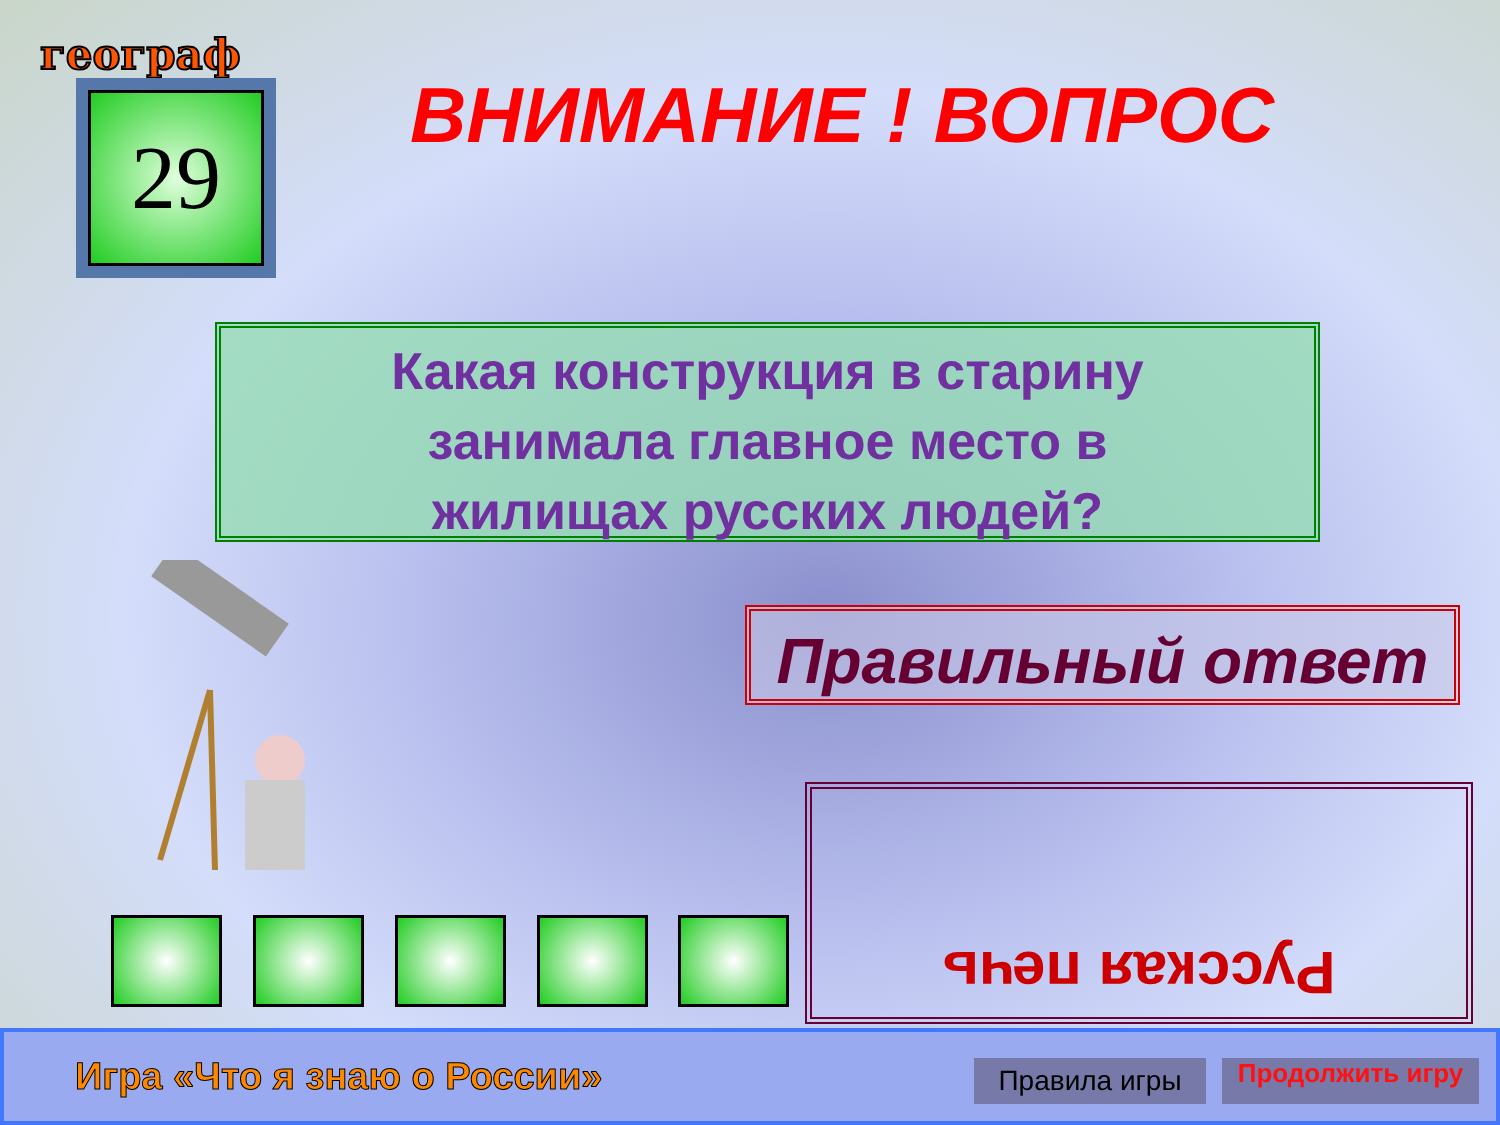географ
29 ВНИМАНИЕ ! ВОПРОС
Какая конструкция в старину
занимала главное место в
жилищах русских людей?
Правильный ответ
Русская печь
Игра «Что я знаю о России» Правила игры Продолжить игру